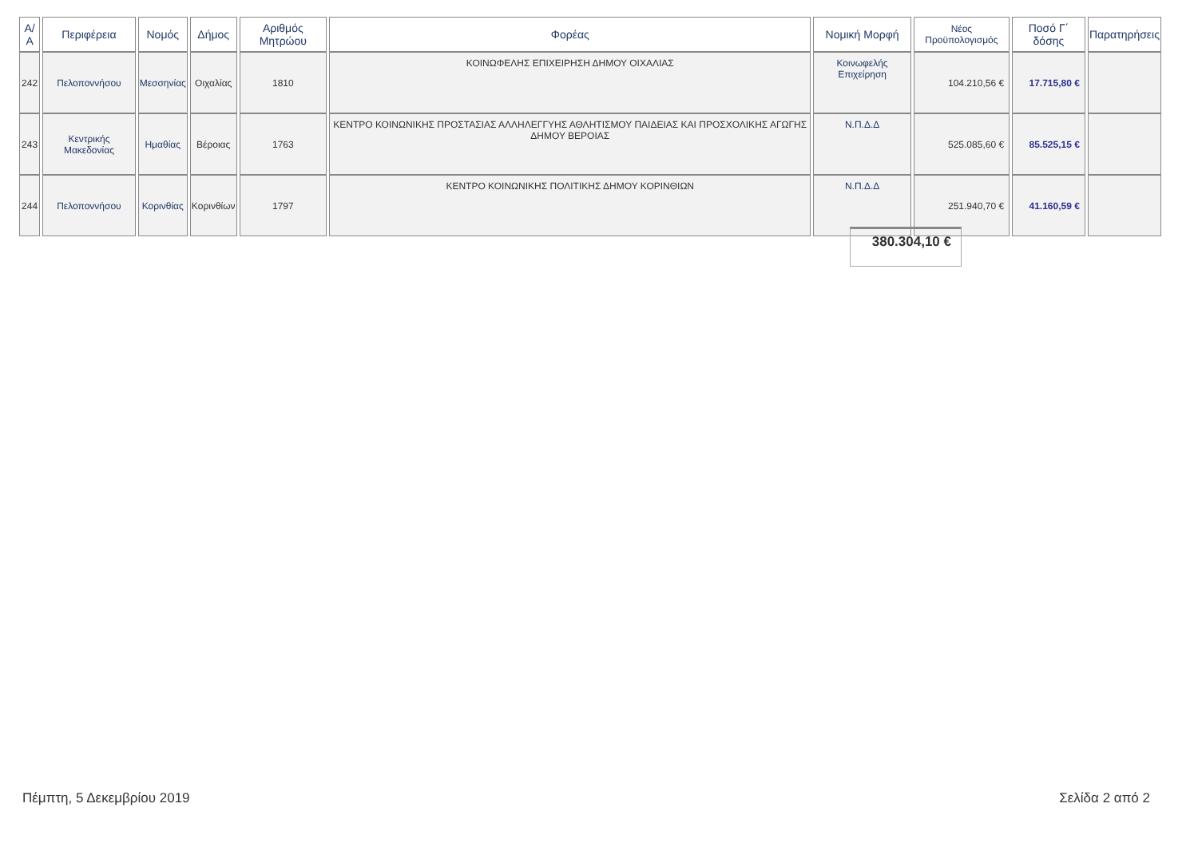| Α/Α | Περιφέρεια | Νομός | Δήμος | Αριθμός Μητρώου | Φορέας | Νομική Μορφή | Νέος Προϋπολογισμός | Ποσό Γ΄ δόσης | Παρατηρήσεις |
| --- | --- | --- | --- | --- | --- | --- | --- | --- | --- |
| 242 | Πελοποννήσου | Μεσσηνίας | Οιχαλίας | 1810 | ΚΟΙΝΩΦΕΛΗΣ ΕΠΙΧΕΙΡΗΣΗ ΔΗΜΟΥ ΟΙΧΑΛΙΑΣ | Κοινωφελής Επιχείρηση | 104.210,56 € | 17.715,80 € | |
| 243 | Κεντρικής Μακεδονίας | Ημαθίας | Βέροιας | 1763 | ΚΕΝΤΡΟ ΚΟΙΝΩΝΙΚΗΣ ΠΡΟΣΤΑΣΙΑΣ ΑΛΛΗΛΕΓΓΥΗΣ ΑΘΛΗΤΙΣΜΟΥ ΠΑΙΔΕΙΑΣ ΚΑΙ ΠΡΟΣΧΟΛΙΚΗΣ ΑΓΩΓΗΣ ΔΗΜΟΥ ΒΕΡΟΙΑΣ | Ν.Π.Δ.Δ | 525.085,60 € | 85.525,15 € | |
| 244 | Πελοποννήσου | Κορινθίας | Κορινθίων | 1797 | ΚΕΝΤΡΟ ΚΟΙΝΩΝΙΚΗΣ ΠΟΛΙΤΙΚΗΣ ΔΗΜΟΥ ΚΟΡΙΝΘΙΩΝ | Ν.Π.Δ.Δ | 251.940,70 € | 41.160,59 € | |
380.304,10 €
Πέμπτη, 5 Δεκεμβρίου 2019 Σελίδα 2 από 2